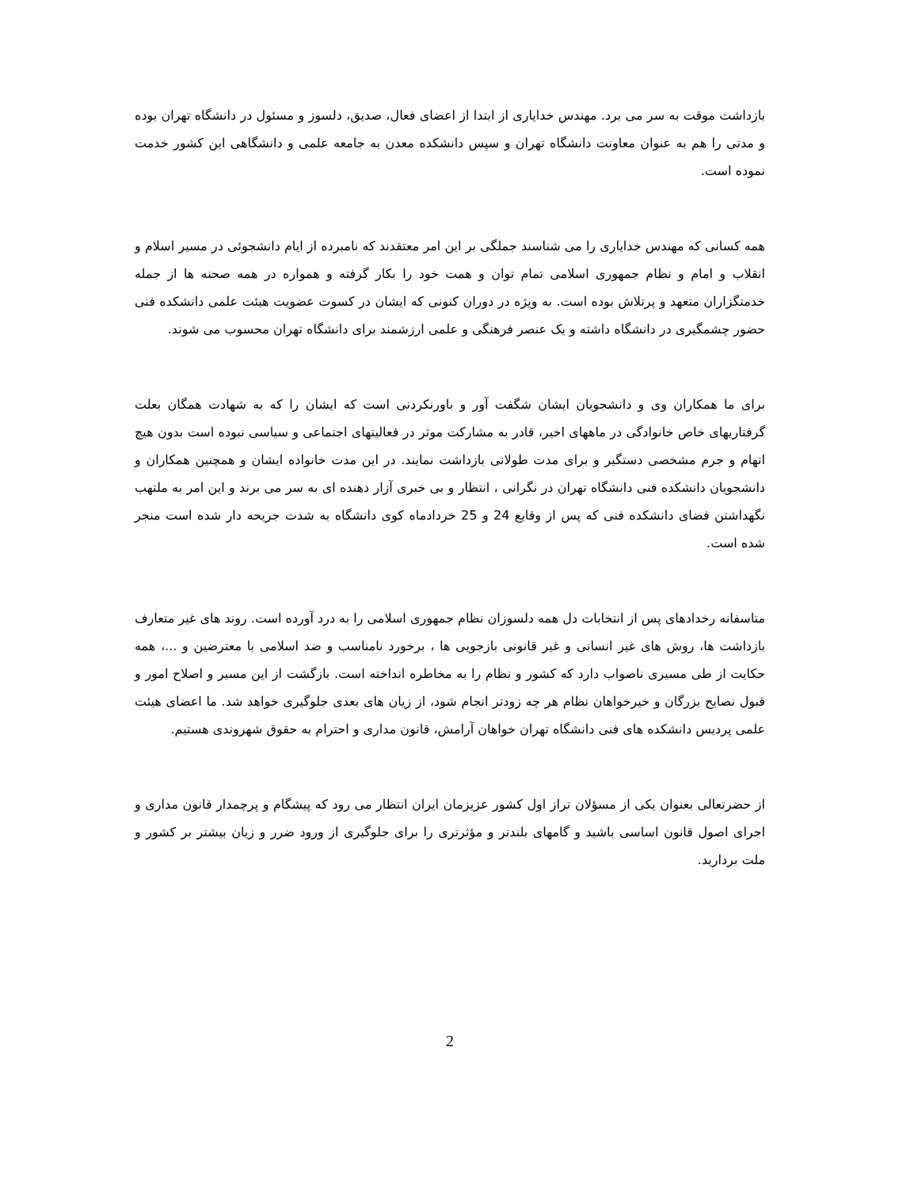بازداشت موقت به سر می برد. مهندس خدایاری از ابتدا از اعضای فعال، صدیق، دلسوز و مسئول در دانشگاه تهران بوده و مدتی را هم به عنوان معاونت دانشگاه تهران و سپس دانشکده معدن به جامعه علمی و دانشگاهی این کشور خدمت نموده است.
همه کسانی که مهندس خدایاری را می شناسند جملگی بر این امر معتقدند که نامبرده از ایام دانشجوئی در مسیر اسلام و انقلاب و امام و نظام جمهوری اسلامی تمام توان و همت خود را بکار گرفته و همواره در همه صحنه ها از جمله خدمتگزاران متعهد و پرتلاش بوده است. به ویژه در دوران کنونی که ایشان در کسوت عضویت هیئت علمی دانشکده فنی حضور چشمگیری در دانشگاه داشته و یک عنصر فرهنگی و علمی ارزشمند برای دانشگاه تهران محسوب می شوند.
برای ما همکاران وی و دانشجویان ایشان شگفت آور و باورنکردنی است که ایشان را که به شهادت همگان بعلت گرفتاریهای خاص خانوادگی در ماههای اخیر، قادر به مشارکت موثر در فعالیتهای اجتماعی و سیاسی نبوده است بدون هیچ اتهام و جرم مشخصی دستگیر و برای مدت طولانی بازداشت نمایند. در این مدت خانواده ایشان و همچنین همکاران و دانشجویان دانشکده فنی دانشگاه تهران در نگرانی ، انتظار و بی خبری آزار دهنده ای به سر می برند و این امر به ملتهب نگهداشتن فضای دانشکده فنی که پس از وقایع 24 و 25 خردادماه کوی دانشگاه به شدت جریحه دار شده است منجر شده است.
متاسفانه رخدادهای پس از انتخابات دل همه دلسوزان نظام جمهوری اسلامی را به درد آورده است. روند های غیر متعارف بازداشت ها، روش های غیر انسانی و غیر قانونی بازجویی ها ، برخورد نامناسب و ضد اسلامی با معترضین و ...، همه حکایت از طی مسیری ناصواب دارد که کشور و نظام را به مخاطره انداخته است. بازگشت از این مسیر و اصلاح امور و قبول نصایح بزرگان و خیرخواهان نظام هر چه زودتر انجام شود، از زیان های بعدی جلوگیری خواهد شد. ما اعضای هیئت علمی پردیس دانشکده های فنی دانشگاه تهران خواهان آرامش، قانون مداری و احترام به حقوق شهروندی هستیم.
از حضرتعالی بعنوان یکی از مسؤلان تراز اول کشور عزیزمان ایران انتظار می رود که پیشگام و پرچمدار قانون مداری و اجرای اصول قانون اساسی باشید و گامهای بلندتر و مؤثرتری را برای جلوگیری از ورود ضرر و زیان بیشتر بر کشور و ملت بردارید.
2